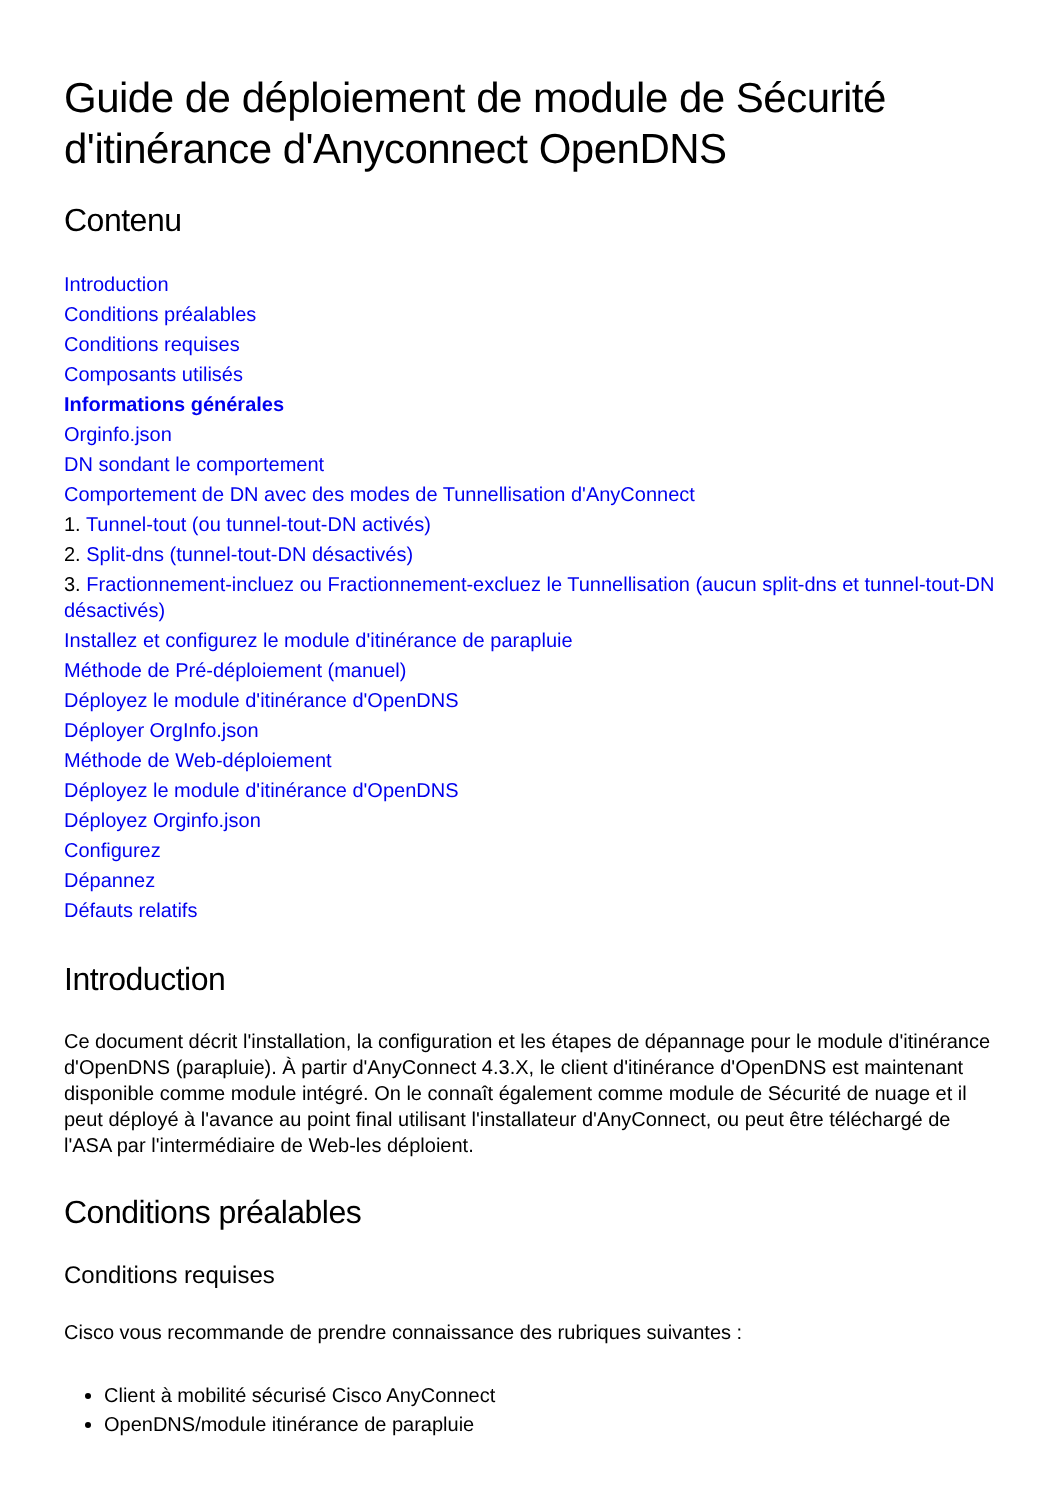Guide de déploiement de module de Sécurité d'itinérance d'Anyconnect OpenDNS
Contenu
Introduction
Conditions préalables
Conditions requises
Composants utilisés
Informations générales
Orginfo.json
DN sondant le comportement
Comportement de DN avec des modes de Tunnellisation d'AnyConnect
1. Tunnel-tout (ou tunnel-tout-DN activés)
2. Split-dns (tunnel-tout-DN désactivés)
3. Fractionnement-incluez ou Fractionnement-excluez le Tunnellisation (aucun split-dns et tunnel-tout-DN désactivés)
Installez et configurez le module d'itinérance de parapluie
Méthode de Pré-déploiement (manuel)
Déployez le module d'itinérance d'OpenDNS
Déployer OrgInfo.json
Méthode de Web-déploiement
Déployez le module d'itinérance d'OpenDNS
Déployez Orginfo.json
Configurez
Dépannez
Défauts relatifs
Introduction
Ce document décrit l'installation, la configuration et les étapes de dépannage pour le module d'itinérance d'OpenDNS (parapluie). À partir d'AnyConnect 4.3.X, le client d'itinérance d'OpenDNS est maintenant disponible comme module intégré. On le connaît également comme module de Sécurité de nuage et il peut déployé à l'avance au point final utilisant l'installateur d'AnyConnect, ou peut être téléchargé de l'ASA par l'intermédiaire de Web-les déploient.
Conditions préalables
Conditions requises
Cisco vous recommande de prendre connaissance des rubriques suivantes :
Client à mobilité sécurisé Cisco AnyConnect
OpenDNS/module itinérance de parapluie